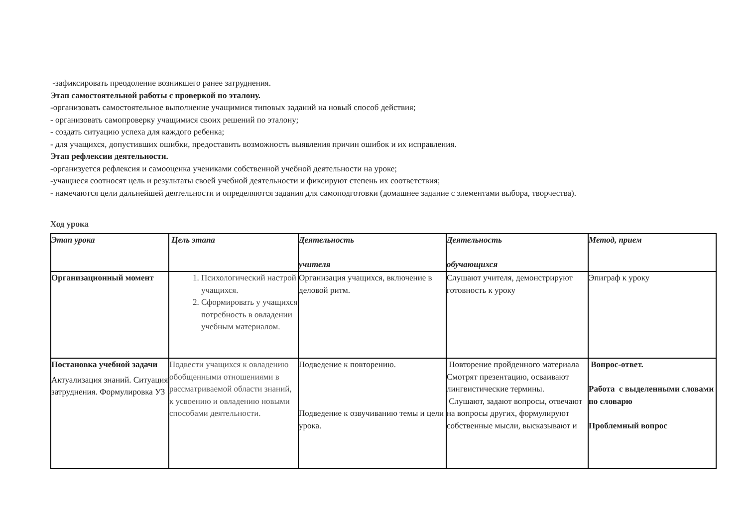-зафиксировать преодоление возникшего ранее затруднения.
Этап самостоятельной работы с проверкой по эталону.
-организовать самостоятельное выполнение учащимися типовых заданий на новый способ действия;
- организовать самопроверку учащимися своих решений по эталону;
- создать ситуацию успеха для каждого ребенка;
- для учащихся, допустивших ошибки, предоставить возможность выявления причин ошибок и их исправления.
Этап рефлексии деятельности.
-организуется рефлексия и самооценка учениками собственной учебной деятельности на уроке;
-учащиеся соотносят цель и результаты своей учебной деятельности и фиксируют степень их соответствия;
- намечаются цели дальнейшей деятельности и определяются задания для самоподготовки (домашнее задание с элементами выбора, творчества).
Ход урока
| Этап урока | Цель этапа | Деятельность учителя | Деятельность обучающихся | Метод, прием |
| --- | --- | --- | --- | --- |
| Организационный момент | 1. Психологический настрой учащихся. 2. Сформировать у учащихся потребность в овладении учебным материалом. | Организация учащихся, включение в деловой ритм. | Слушают учителя, демонстрируют готовность к уроку | Эпиграф к уроку |
| Постановка учебной задачи Актуализация знаний. Ситуация затруднения. Формулировка УЗ | Подвести учащихся к овладению обобщенными отношениями в рассматриваемой области знаний, к усвоению и овладению новыми способами деятельности. | Подведение к повторению. Подведение к озвучиванию темы и цели урока. | Повторение пройденного материала Смотрят презентацию, осваивают лингвистические термины. Слушают, задают вопросы, отвечают на вопросы других, формулируют собственные мысли, высказывают и | Вопрос-ответ. Работа с выделенными словами по словарю Проблемный вопрос |